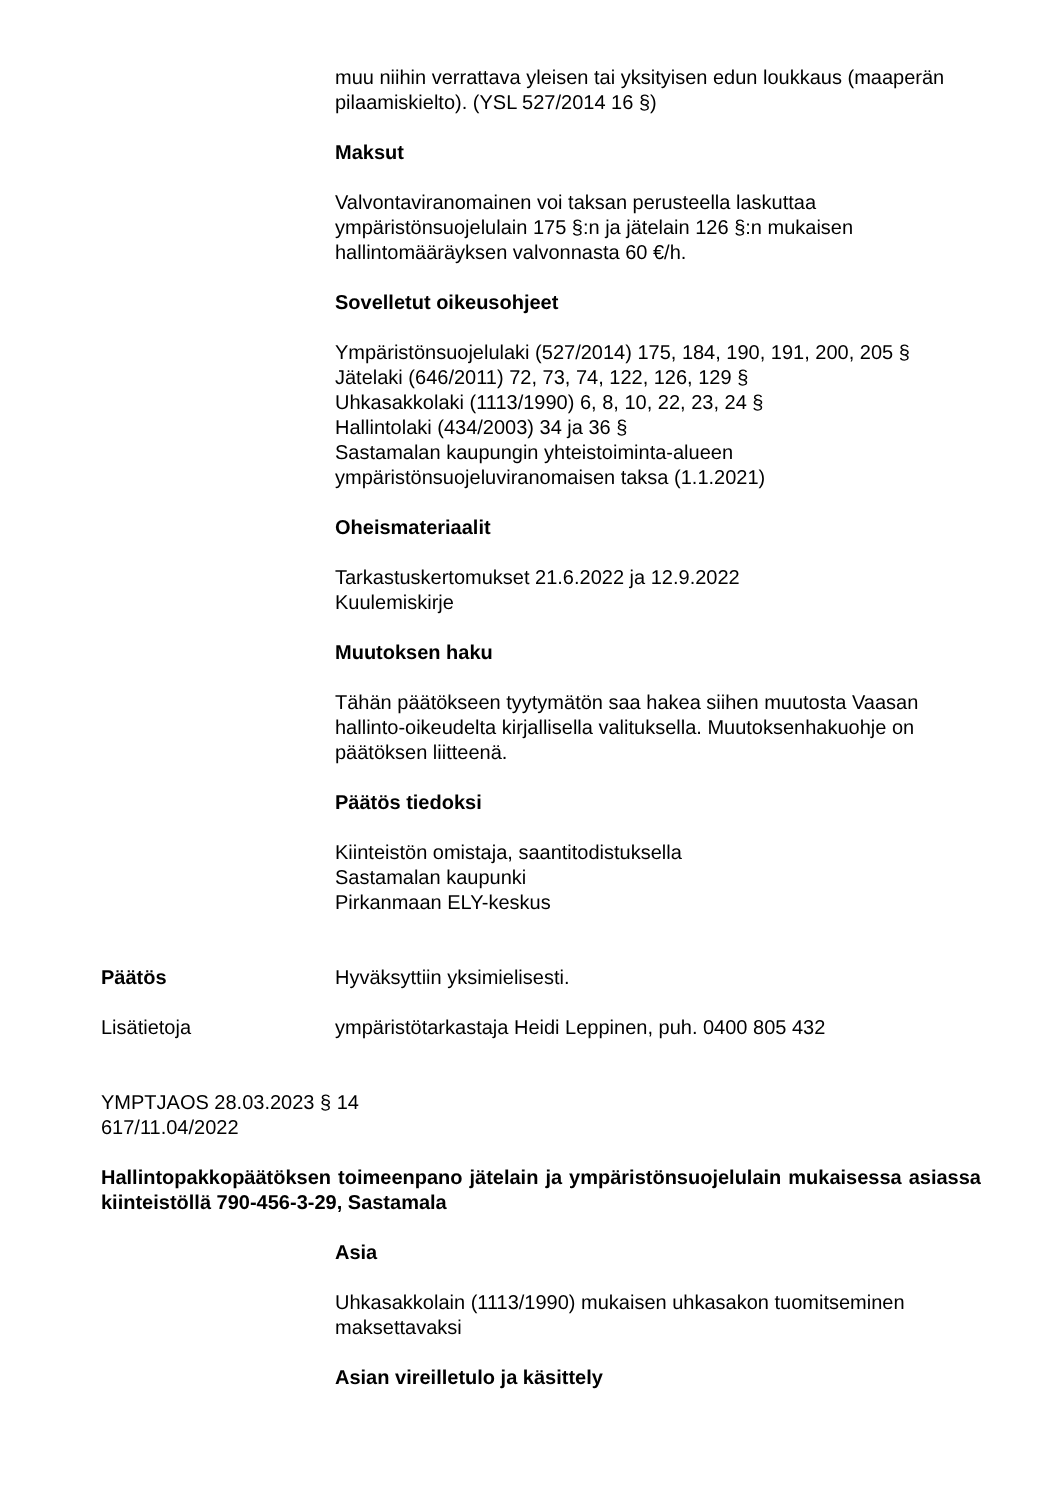muu niihin verrattava yleisen tai yksityisen edun loukkaus (maaperän pilaamiskielto). (YSL 527/2014 16 §)
Maksut
Valvontaviranomainen voi taksan perusteella laskuttaa ympäristönsuojelulain 175 §:n ja jätelain 126 §:n mukaisen hallintomääräyksen valvonnasta 60 €/h.
Sovelletut oikeusohjeet
Ympäristönsuojelulaki (527/2014) 175, 184, 190, 191, 200, 205 §
Jätelaki (646/2011) 72, 73, 74, 122, 126, 129 §
Uhkasakkolaki (1113/1990) 6, 8, 10, 22, 23, 24 §
Hallintolaki (434/2003) 34 ja 36 §
Sastamalan kaupungin yhteistoiminta-alueen ympäristönsuojeluviranomaisen taksa (1.1.2021)
Oheismateriaalit
Tarkastuskertomukset 21.6.2022 ja 12.9.2022
Kuulemiskirje
Muutoksen haku
Tähän päätökseen tyytymätön saa hakea siihen muutosta Vaasan hallinto-oikeudelta kirjallisella valituksella. Muutoksenhakuohje on päätöksen liitteenä.
Päätös tiedoksi
Kiinteistön omistaja, saantitodistuksella
Sastamalan kaupunki
Pirkanmaan ELY-keskus
Päätös Hyväksyttiin yksimielisesti.
Lisätietoja ympäristötarkastaja Heidi Leppinen, puh. 0400 805 432
YMPTJAOS 28.03.2023 § 14
617/11.04/2022
Hallintopakkopäätöksen toimeenpano jätelain ja ympäristönsuojelulain mukaisessa asiassa kiinteistöllä 790-456-3-29, Sastamala
Asia
Uhkasakkolain (1113/1990) mukaisen uhkasakon tuomitseminen maksettavaksi
Asian vireilletulo ja käsittely